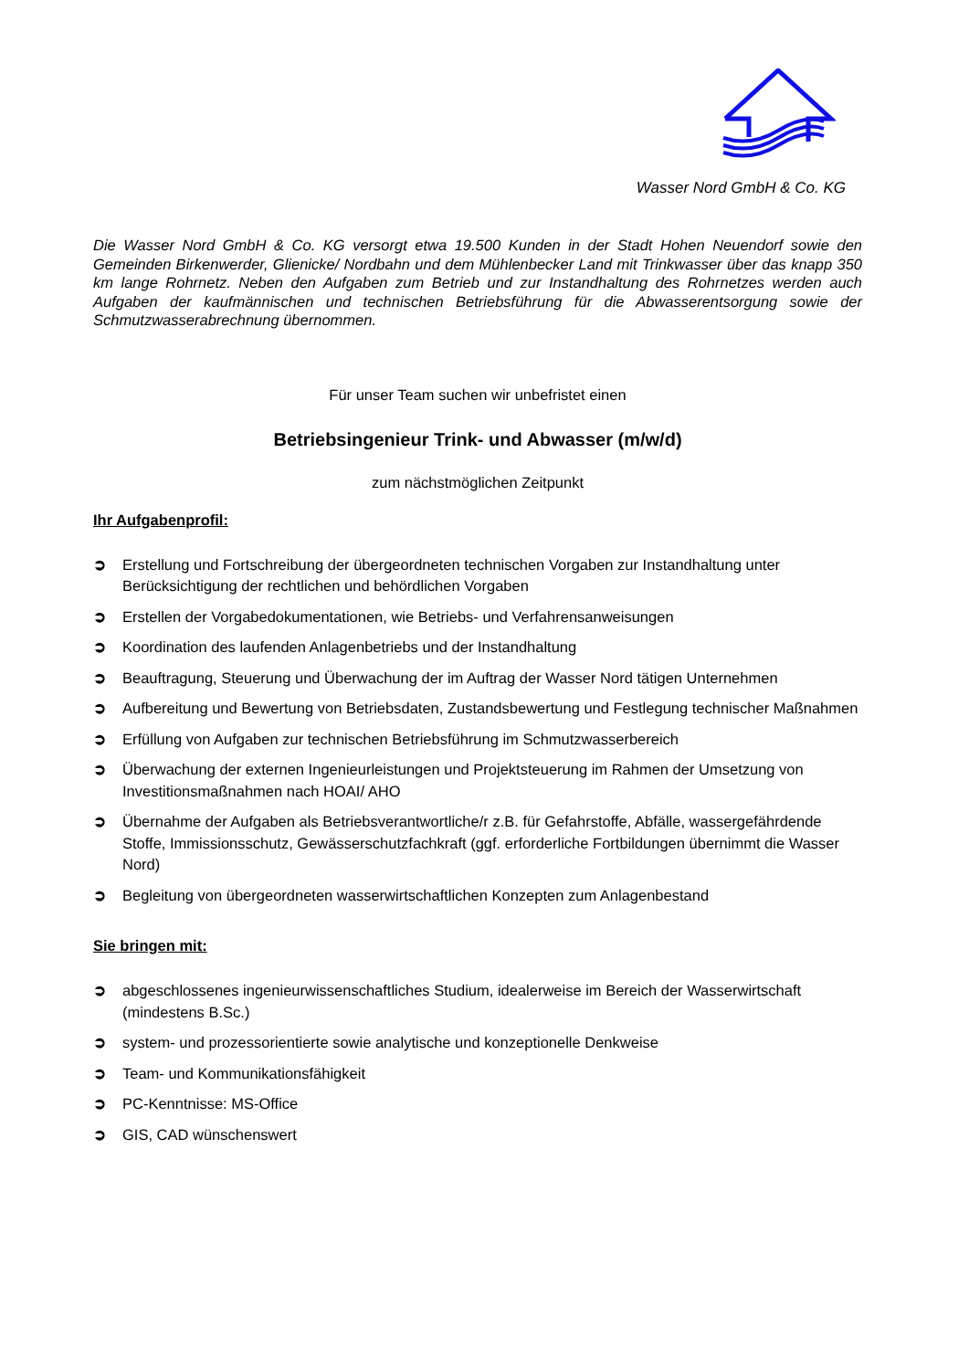Wasser Nord GmbH & Co. KG
Die Wasser Nord GmbH & Co. KG versorgt etwa 19.500 Kunden in der Stadt Hohen Neuendorf sowie den Gemeinden Birkenwerder, Glienicke/ Nordbahn und dem Mühlenbecker Land mit Trinkwasser über das knapp 350 km lange Rohrnetz. Neben den Aufgaben zum Betrieb und zur Instandhaltung des Rohrnetzes werden auch Aufgaben der kaufmännischen und technischen Betriebsführung für die Abwasserentsorgung sowie der Schmutzwasserabrechnung übernommen.
Für unser Team suchen wir unbefristet einen
Betriebsingenieur Trink- und Abwasser (m/w/d)
zum nächstmöglichen Zeitpunkt
Ihr Aufgabenprofil:
➲ Erstellung und Fortschreibung der übergeordneten technischen Vorgaben zur Instandhaltung unter Berücksichtigung der rechtlichen und behördlichen Vorgaben
➲ Erstellen der Vorgabedokumentationen, wie Betriebs- und Verfahrensanweisungen
➲ Koordination des laufenden Anlagenbetriebs und der Instandhaltung
➲ Beauftragung, Steuerung und Überwachung der im Auftrag der Wasser Nord tätigen Unternehmen
➲ Aufbereitung und Bewertung von Betriebsdaten, Zustandsbewertung und Festlegung technischer Maßnahmen
➲ Erfüllung von Aufgaben zur technischen Betriebsführung im Schmutzwasserbereich
➲ Überwachung der externen Ingenieurleistungen und Projektsteuerung im Rahmen der Umsetzung von Investitionsmaßnahmen nach HOAI/ AHO
➲ Übernahme der Aufgaben als Betriebsverantwortliche/r z.B. für Gefahrstoffe, Abfälle, wassergefährdende Stoffe, Immissionsschutz, Gewässerschutzfachkraft (ggf. erforderliche Fortbildungen übernimmt die Wasser Nord)
➲ Begleitung von übergeordneten wasserwirtschaftlichen Konzepten zum Anlagenbestand
Sie bringen mit:
➲ abgeschlossenes ingenieurwissenschaftliches Studium, idealerweise im Bereich der Wasserwirtschaft (mindestens B.Sc.)
➲ system- und prozessorientierte sowie analytische und konzeptionelle Denkweise
➲ Team- und Kommunikationsfähigkeit
➲ PC-Kenntnisse: MS-Office
➲ GIS, CAD wünschenswert